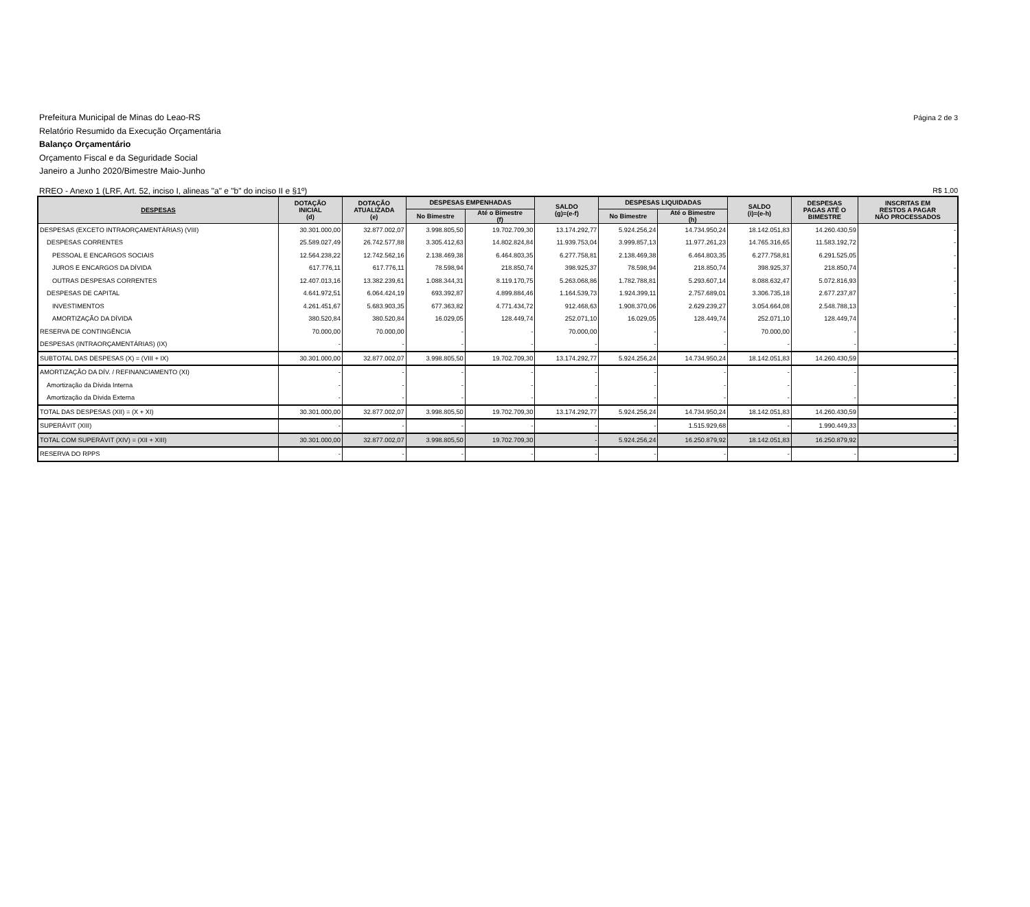Prefeitura Municipal de Minas do Leao-RS
Relatório Resumido da Execução Orçamentária
Balanço Orçamentário
Orçamento Fiscal e da Seguridade Social
Janeiro a Junho 2020/Bimestre Maio-Junho
Página 2 de 3
RREO - Anexo 1 (LRF, Art. 52, inciso I, alineas "a" e "b" do inciso II e §1º) R$ 1,00
| DESPESAS | DOTAÇÃO INICIAL (d) | DOTAÇÃO ATUALIZADA (e) | DESPESAS EMPENHADAS | | SALDO (g)=(e-f) | DESPESAS LIQUIDADAS | | SALDO (i)=(e-h) | DESPESAS PAGAS ATÉ O BIMESTRE | INSCRITAS EM RESTOS A PAGAR NÃO PROCESSADOS |
| --- | --- | --- | --- | --- | --- | --- | --- | --- | --- | --- |
| | | | No Bimestre | Até o Bimestre (f) | | No Bimestre | Até o Bimestre (h) | | | |
| DESPESAS (EXCETO INTRAORÇAMENTÁRIAS) (VIII) | 30.301.000,00 | 32.877.002,07 | 3.998.805,50 | 19.702.709,30 | 13.174.292,77 | 5.924.256,24 | 14.734.950,24 | 18.142.051,83 | 14.260.430,59 | - |
| DESPESAS CORRENTES | 25.589.027,49 | 26.742.577,88 | 3.305.412,63 | 14.802.824,84 | 11.939.753,04 | 3.999.857,13 | 11.977.261,23 | 14.765.316,65 | 11.583.192,72 | - |
| PESSOAL E ENCARGOS SOCIAIS | 12.564.238,22 | 12.742.562,16 | 2.138.469,38 | 6.464.803,35 | 6.277.758,81 | 2.138.469,38 | 6.464.803,35 | 6.277.758,81 | 6.291.525,05 | - |
| JUROS E ENCARGOS DA DÍVIDA | 617.776,11 | 617.776,11 | 78.598,94 | 218.850,74 | 398.925,37 | 78.598,94 | 218.850,74 | 398.925,37 | 218.850,74 | - |
| OUTRAS DESPESAS CORRENTES | 12.407.013,16 | 13.382.239,61 | 1.088.344,31 | 8.119.170,75 | 5.263.068,86 | 1.782.788,81 | 5.293.607,14 | 8.088.632,47 | 5.072.816,93 | - |
| DESPESAS DE CAPITAL | 4.641.972,51 | 6.064.424,19 | 693.392,87 | 4.899.884,46 | 1.164.539,73 | 1.924.399,11 | 2.757.689,01 | 3.306.735,18 | 2.677.237,87 | - |
| INVESTIMENTOS | 4.261.451,67 | 5.683.903,35 | 677.363,82 | 4.771.434,72 | 912.468,63 | 1.908.370,06 | 2.629.239,27 | 3.054.664,08 | 2.548.788,13 | - |
| AMORTIZAÇÃO DA DÍVIDA | 380.520,84 | 380.520,84 | 16.029,05 | 128.449,74 | 252.071,10 | 16.029,05 | 128.449,74 | 252.071,10 | 128.449,74 | - |
| RESERVA DE CONTINGÊNCIA | 70.000,00 | 70.000,00 | - | - | 70.000,00 | - | - | 70.000,00 | - | - |
| DESPESAS (INTRAORÇAMENTÁRIAS) (IX) | - | - | - | - | - | - | - | - | - | - |
| SUBTOTAL DAS DESPESAS (X) = (VIII + IX) | 30.301.000,00 | 32.877.002,07 | 3.998.805,50 | 19.702.709,30 | 13.174.292,77 | 5.924.256,24 | 14.734.950,24 | 18.142.051,83 | 14.260.430,59 | - |
| AMORTIZAÇÃO DA DÍV. / REFINANCIAMENTO (XI) | - | - | - | - | - | - | - | - | - | - |
| Amortização da Dívida Interna | - | - | - | - | - | - | - | - | - | - |
| Amortização da Dívida Externa | - | - | - | - | - | - | - | - | - | - |
| TOTAL DAS DESPESAS (XII) = (X + XI) | 30.301.000,00 | 32.877.002,07 | 3.998.805,50 | 19.702.709,30 | 13.174.292,77 | 5.924.256,24 | 14.734.950,24 | 18.142.051,83 | 14.260.430,59 | - |
| SUPERÁVIT (XIII) | - | - | - | - | - | - | 1.515.929,68 | - | 1.990.449,33 | - |
| TOTAL COM SUPERÁVIT (XIV) = (XII + XIII) | 30.301.000,00 | 32.877.002,07 | 3.998.805,50 | 19.702.709,30 | - | 5.924.256,24 | 16.250.879,92 | 18.142.051,83 | 16.250.879,92 | - |
| RESERVA DO RPPS | - | - | - | - | - | - | - | - | - | - |